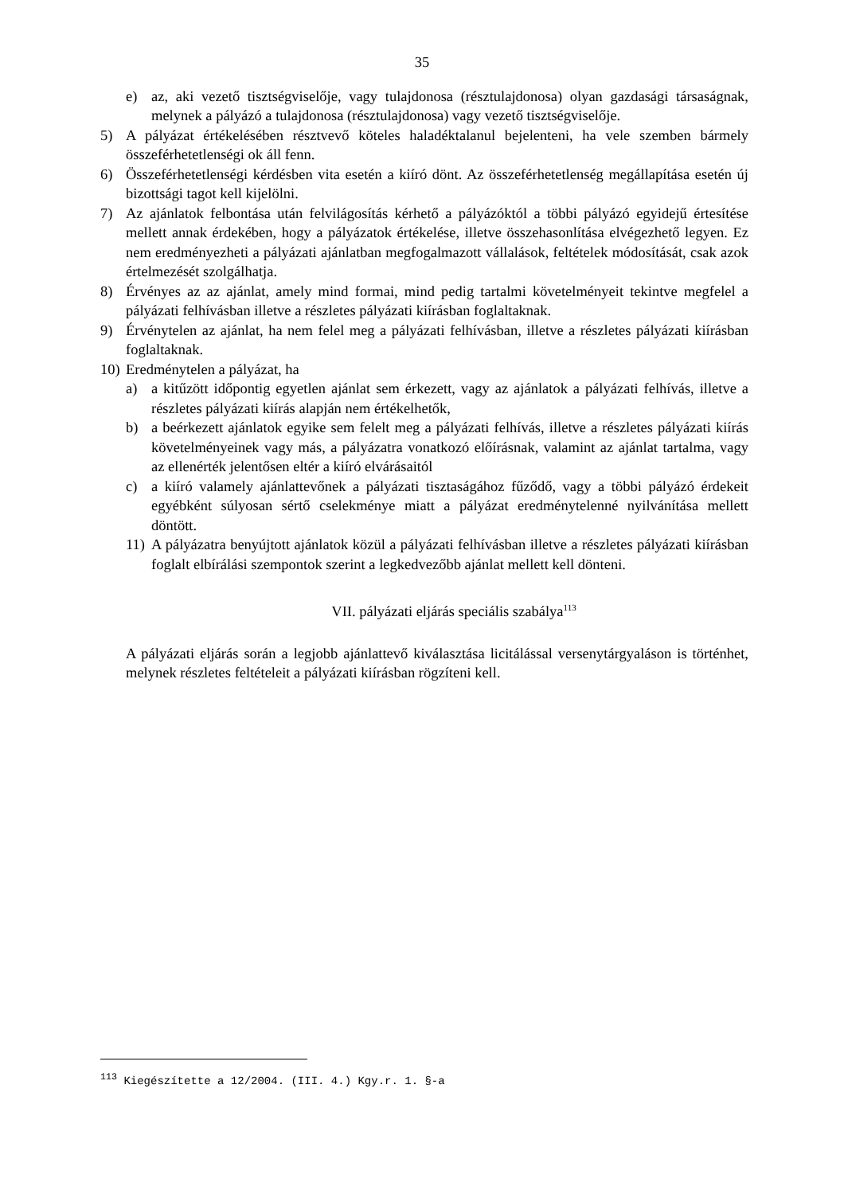35
e) az, aki vezető tisztségviselője, vagy tulajdonosa (résztulajdonosa) olyan gazdasági társaságnak, melynek a pályázó a tulajdonosa (résztulajdonosa) vagy vezető tisztségviselője.
5) A pályázat értékelésében résztvevő köteles haladéktalanul bejelenteni, ha vele szemben bármely összeférhetetlenségi ok áll fenn.
6) Összeférhetetlenségi kérdésben vita esetén a kiíró dönt. Az összeférhetetlenség megállapítása esetén új bizottsági tagot kell kijelölni.
7) Az ajánlatok felbontása után felvilágosítás kérhető a pályázóktól a többi pályázó egyidejű értesítése mellett annak érdekében, hogy a pályázatok értékelése, illetve összehasonlítása elvégezhető legyen. Ez nem eredményezheti a pályázati ajánlatban megfogalmazott vállalások, feltételek módosítását, csak azok értelmezését szolgálhatja.
8) Érvényes az az ajánlat, amely mind formai, mind pedig tartalmi követelményeit tekintve megfelel a pályázati felhívásban illetve a részletes pályázati kiírásban foglaltaknak.
9) Érvénytelen az ajánlat, ha nem felel meg a pályázati felhívásban, illetve a részletes pályázati kiírásban foglaltaknak.
10) Eredménytelen a pályázat, ha
a) a kitűzött időpontig egyetlen ajánlat sem érkezett, vagy az ajánlatok a pályázati felhívás, illetve a részletes pályázati kiírás alapján nem értékelhetők,
b) a beérkezett ajánlatok egyike sem felelt meg a pályázati felhívás, illetve a részletes pályázati kiírás követelményeinek vagy más, a pályázatra vonatkozó előírásnak, valamint az ajánlat tartalma, vagy az ellenérték jelentősen eltér a kiíró elvárásaitól
c) a kiíró valamely ajánlattevőnek a pályázati tisztaságához fűződő, vagy a többi pályázó érdekeit egyébként súlyosan sértő cselekménye miatt a pályázat eredménytelenné nyilvánítása mellett döntött.
11) A pályázatra benyújtott ajánlatok közül a pályázati felhívásban illetve a részletes pályázati kiírásban foglalt elbírálási szempontok szerint a legkedvezőbb ajánlat mellett kell dönteni.
VII. pályázati eljárás speciális szabálya<sup>113</sup>
A pályázati eljárás során a legjobb ajánlattevő kiválasztása licitálással versenytárgyaláson is történhet, melynek részletes feltételeit a pályázati kiírásban rögzíteni kell.
<sup>113</sup> Kiegészítette a 12/2004. (III. 4.) Kgy.r. 1. §-a